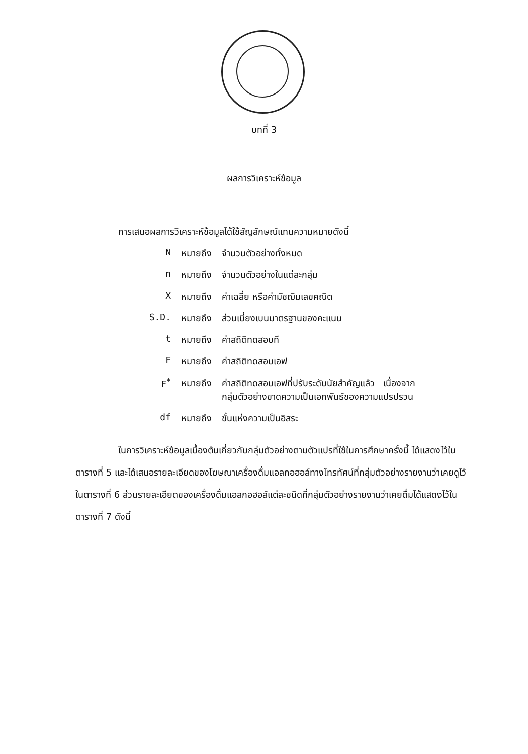บทที่ 3
ผลการวิเคราะห์ข้อมูล
การเสนอผลการวิเคราะห์ข้อมูลได้ใช้สัญลักษณ์แทนความหมายดังนี้
| N | หมายถึง | จำนวนตัวอย่างทั้งหมด |
| n | หมายถึง | จำนวนตัวอย่างในแต่ละกลุ่ม |
| X | หมายถึง | ค่าเฉลี่ย หรือค่ามัชฌิมเลขคณิต |
| S.D. | หมายถึง | ส่วนเบี่ยงเบนมาตรฐานของคะแนน |
| t | หมายถึง | ค่าสถิติทดสอบที |
| F | หมายถึง | ค่าสถิติทดสอบเอฟ |
| F<sup>*</sup> | หมายถึง | ค่าสถิติทดสอบเอฟที่ปรับระดับนัยสำคัญแล้ว เนื่องจาก กลุ่มตัวอย่างขาดความเป็นเอกพันธ์ของความแปรปรวน |
| df | หมายถึง | ขั้นแห่งความเป็นอิสระ |
ในการวิเคราะห์ข้อมูลเบื้องต้นเกี่ยวกับกลุ่มตัวอย่างตามตัวแปรที่ใช้ในการศึกษาครั้งนี้ ได้แสดงไว้ในตารางที่ 5 และได้เสนอรายละเอียดของโฆษณาเครื่องดื่มแอลกอฮอล์ทางโทรทัศน์ที่กลุ่มตัวอย่างรายงานว่าเคยดูไว้ในตารางที่ 6 ส่วนรายละเอียดของเครื่องดื่มแอลกอฮอล์แต่ละชนิดที่กลุ่มตัวอย่างรายงานว่าเคยดื่มได้แสดงไว้ในตารางที่ 7 ดังนี้